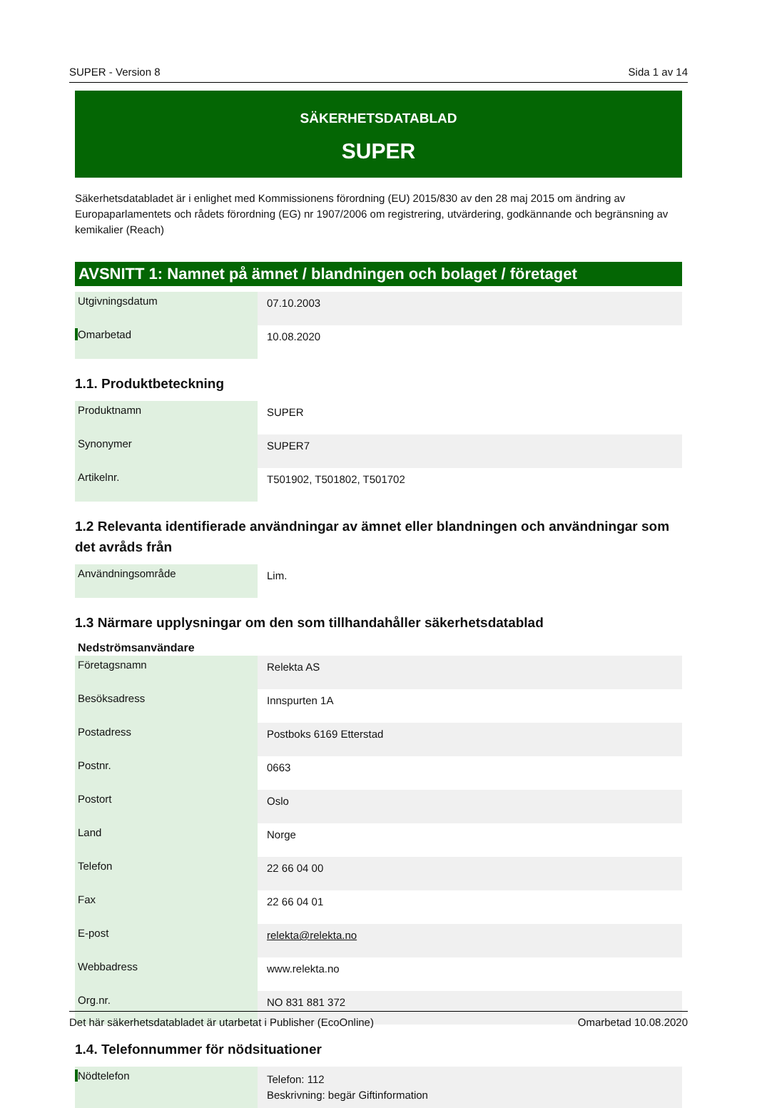SUPER - Version 8 Sida 1 av 14
SÄKERHETSDATABLAD
SUPER
Säkerhetsdatabladet är i enlighet med Kommissionens förordning (EU) 2015/830 av den 28 maj 2015 om ändring av Europaparlamentets och rådets förordning (EG) nr 1907/2006 om registrering, utvärdering, godkännande och begränsning av kemikalier (Reach)
AVSNITT 1: Namnet på ämnet / blandningen och bolaget / företaget
| Utgivningsdatum | 07.10.2003 |
| Omarbetad | 10.08.2020 |
1.1. Produktbeteckning
| Produktnamn | SUPER |
| Synonymer | SUPER7 |
| Artikelnr. | T501902, T501802, T501702 |
1.2 Relevanta identifierade användningar av ämnet eller blandningen och användningar som det avråds från
| Användningsområde | Lim. |
1.3 Närmare upplysningar om den som tillhandahåller säkerhetsdatablad
Nedströmsanvändare
| Företagsnamn | Relekta AS |
| Besöksadress | Innspurten 1A |
| Postadress | Postboks 6169 Etterstad |
| Postnr. | 0663 |
| Postort | Oslo |
| Land | Norge |
| Telefon | 22 66 04 00 |
| Fax | 22 66 04 01 |
| E-post | relekta@relekta.no |
| Webbadress | www.relekta.no |
| Org.nr. | NO 831 881 372 |
1.4. Telefonnummer för nödsituationer
| Nödtelefon | Telefon: 112 Beskrivning: begär Giftinformation |
Det här säkerhetsdatabladet är utarbetat i Publisher (EcoOnline) Omarbetad 10.08.2020